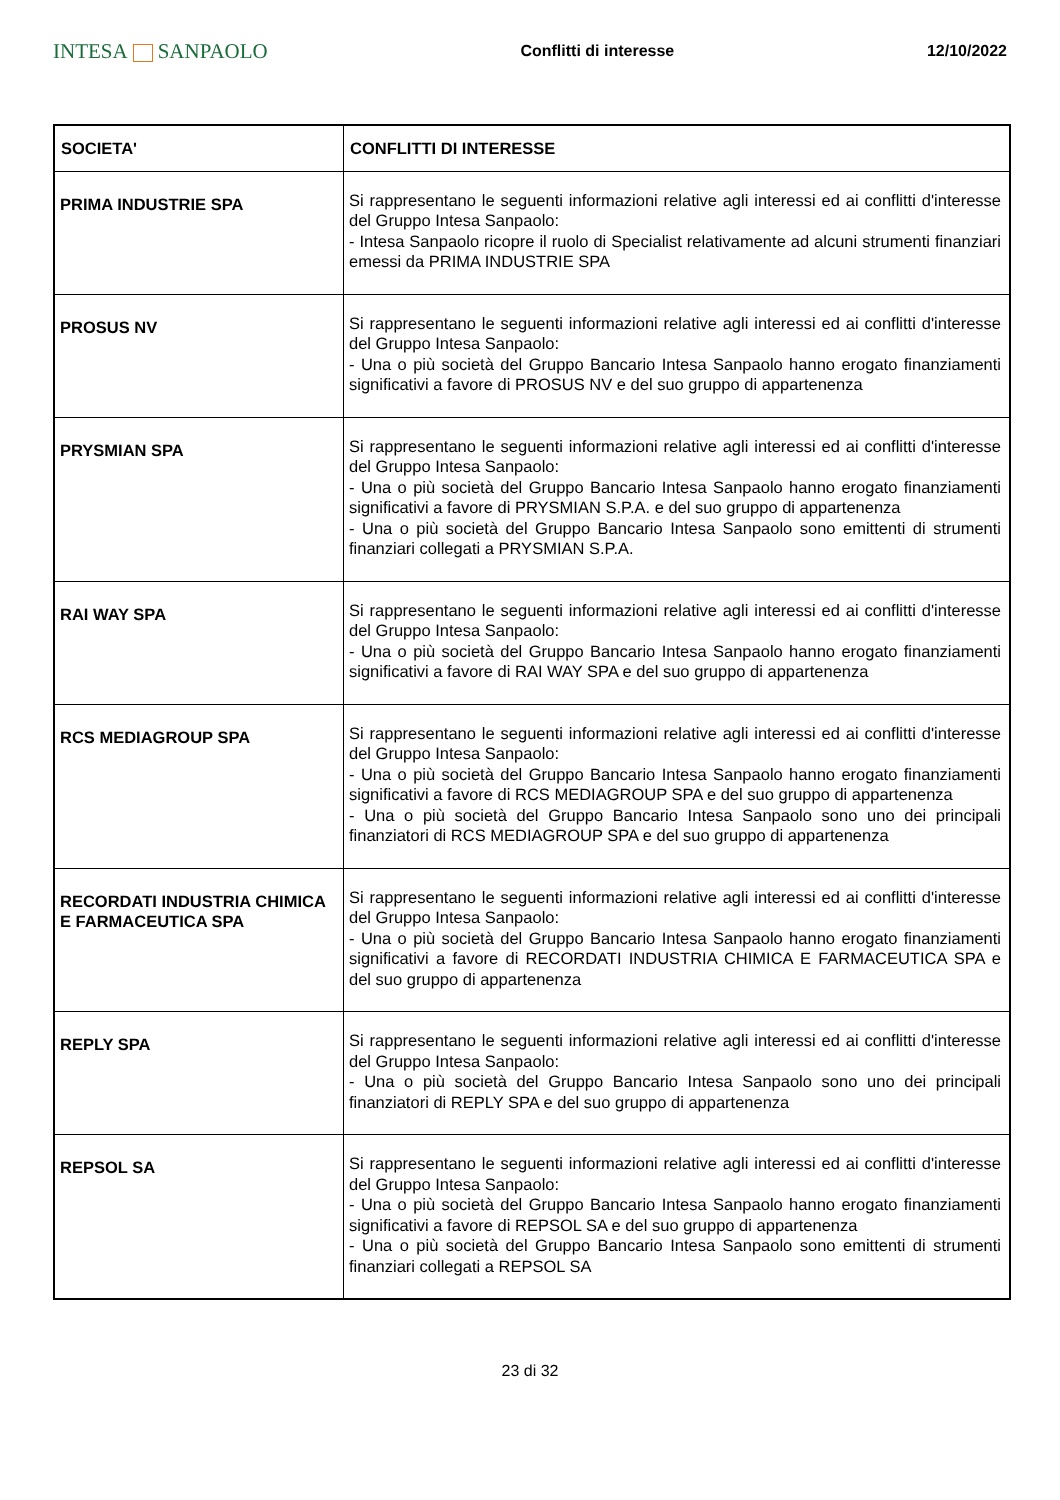INTESA SANPAOLO
Conflitti di interesse 12/10/2022
| SOCIETA' | CONFLITTI DI INTERESSE |
| --- | --- |
| PRIMA INDUSTRIE SPA | Si rappresentano le seguenti informazioni relative agli interessi ed ai conflitti d'interesse del Gruppo Intesa Sanpaolo: - Intesa Sanpaolo ricopre il ruolo di Specialist relativamente ad alcuni strumenti finanziari emessi da PRIMA INDUSTRIE SPA |
| PROSUS NV | Si rappresentano le seguenti informazioni relative agli interessi ed ai conflitti d'interesse del Gruppo Intesa Sanpaolo: - Una o più società del Gruppo Bancario Intesa Sanpaolo hanno erogato finanziamenti significativi a favore di PROSUS NV e del suo gruppo di appartenenza |
| PRYSMIAN SPA | Si rappresentano le seguenti informazioni relative agli interessi ed ai conflitti d'interesse del Gruppo Intesa Sanpaolo: - Una o più società del Gruppo Bancario Intesa Sanpaolo hanno erogato finanziamenti significativi a favore di PRYSMIAN S.P.A. e del suo gruppo di appartenenza - Una o più società del Gruppo Bancario Intesa Sanpaolo sono emittenti di strumenti finanziari collegati a PRYSMIAN S.P.A. |
| RAI WAY SPA | Si rappresentano le seguenti informazioni relative agli interessi ed ai conflitti d'interesse del Gruppo Intesa Sanpaolo: - Una o più società del Gruppo Bancario Intesa Sanpaolo hanno erogato finanziamenti significativi a favore di RAI WAY SPA e del suo gruppo di appartenenza |
| RCS MEDIAGROUP SPA | Si rappresentano le seguenti informazioni relative agli interessi ed ai conflitti d'interesse del Gruppo Intesa Sanpaolo: - Una o più società del Gruppo Bancario Intesa Sanpaolo hanno erogato finanziamenti significativi a favore di RCS MEDIAGROUP SPA e del suo gruppo di appartenenza - Una o più società del Gruppo Bancario Intesa Sanpaolo sono uno dei principali finanziatori di RCS MEDIAGROUP SPA e del suo gruppo di appartenenza |
| RECORDATI INDUSTRIA CHIMICA E FARMACEUTICA SPA | Si rappresentano le seguenti informazioni relative agli interessi ed ai conflitti d'interesse del Gruppo Intesa Sanpaolo: - Una o più società del Gruppo Bancario Intesa Sanpaolo hanno erogato finanziamenti significativi a favore di RECORDATI INDUSTRIA CHIMICA E FARMACEUTICA SPA e del suo gruppo di appartenenza |
| REPLY SPA | Si rappresentano le seguenti informazioni relative agli interessi ed ai conflitti d'interesse del Gruppo Intesa Sanpaolo: - Una o più società del Gruppo Bancario Intesa Sanpaolo sono uno dei principali finanziatori di REPLY SPA e del suo gruppo di appartenenza |
| REPSOL SA | Si rappresentano le seguenti informazioni relative agli interessi ed ai conflitti d'interesse del Gruppo Intesa Sanpaolo: - Una o più società del Gruppo Bancario Intesa Sanpaolo hanno erogato finanziamenti significativi a favore di REPSOL SA e del suo gruppo di appartenenza - Una o più società del Gruppo Bancario Intesa Sanpaolo sono emittenti di strumenti finanziari collegati a REPSOL SA |
23 di 32